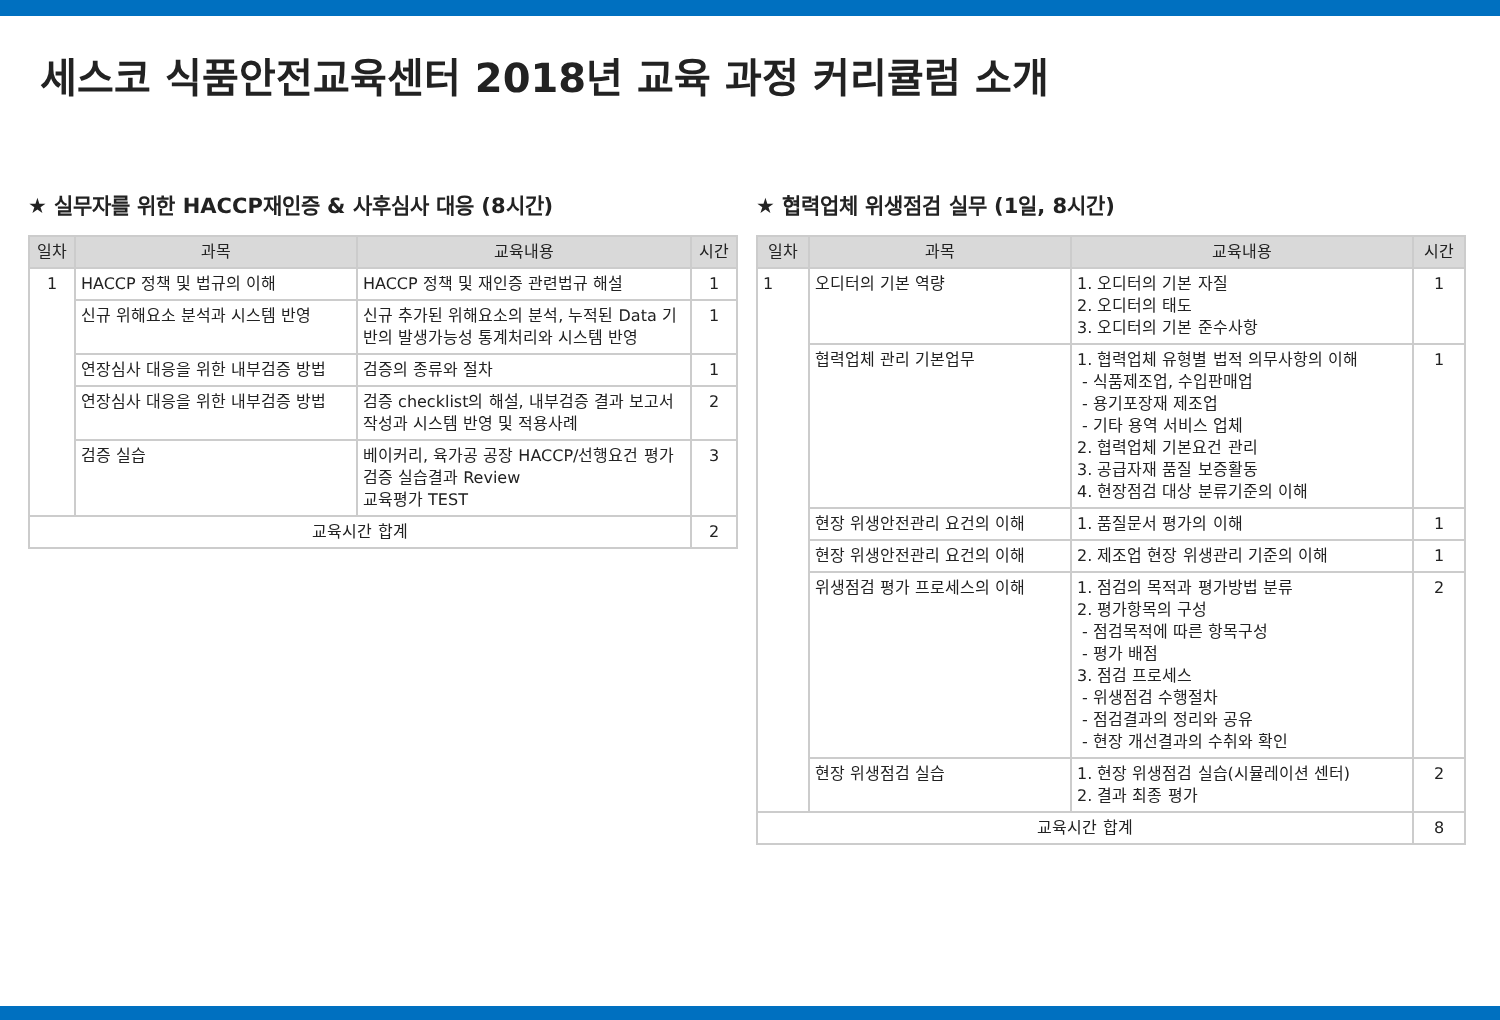세스코 식품안전교육센터 2018년 교육 과정 커리큘럼 소개
★ 실무자를 위한 HACCP재인증 & 사후심사 대응 (8시간)
| 일차 | 과목 | 교육내용 | 시간 |
| --- | --- | --- | --- |
| 1 | HACCP 정책 및 법규의 이해 | HACCP 정책 및 재인증 관련법규 해설 | 1 |
| | 신규 위해요소 분석과 시스템 반영 | 신규 추가된 위해요소의 분석, 누적된 Data 기반의 발생가능성 통계처리와 시스템 반영 | 1 |
| | 연장심사 대응을 위한 내부검증 방법 | 검증의 종류와 절차 | 1 |
| | 연장심사 대응을 위한 내부검증 방법 | 검증 checklist의 해설, 내부검증 결과 보고서 작성과 시스템 반영 및 적용사례 | 2 |
| | 검증 실습 | 베이커리, 육가공 공장 HACCP/선행요건 평가 검증 실습결과 Review 교육평가 TEST | 3 |
| 교육시간 합계 | | | 2 |
★ 협력업체 위생점검 실무 (1일, 8시간)
| 일차 | 과목 | 교육내용 | 시간 |
| --- | --- | --- | --- |
| 1 | 오디터의 기본 역량 | 1. 오디터의 기본 자질 2. 오디터의 태도 3. 오디터의 기본 준수사항 | 1 |
| | 협력업체 관리 기본업무 | 1. 협력업체 유형별 법적 의무사항의 이해 - 식품제조업, 수입판매업 - 용기포장재 제조업 - 기타 용역 서비스 업체 2. 협력업체 기본요건 관리 3. 공급자재 품질 보증활동 4. 현장점검 대상 분류기준의 이해 | 1 |
| | 현장 위생안전관리 요건의 이해 | 1. 품질문서 평가의 이해 | 1 |
| | 현장 위생안전관리 요건의 이해 | 2. 제조업 현장 위생관리 기준의 이해 | 1 |
| | 위생점검 평가 프로세스의 이해 | 1. 점검의 목적과 평가방법 분류 2. 평가항목의 구성 - 점검목적에 따른 항목구성 - 평가 배점 3. 점검 프로세스 - 위생점검 수행절차 - 점검결과의 정리와 공유 - 현장 개선결과의 수취와 확인 | 2 |
| | 현장 위생점검 실습 | 1. 현장 위생점검 실습(시뮬레이션 센터) 2. 결과 최종 평가 | 2 |
| 교육시간 합계 | | | 8 |